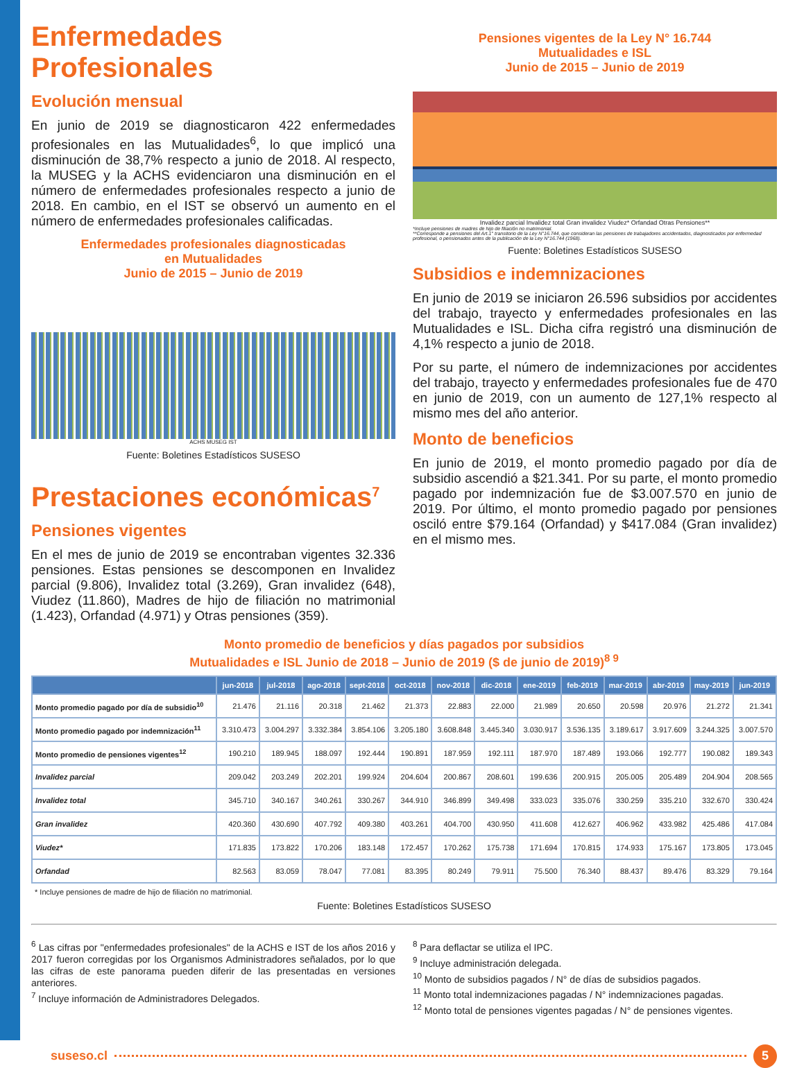Enfermedades Profesionales
Evolución mensual
En junio de 2019 se diagnosticaron 422 enfermedades profesionales en las Mutualidades<sup>6</sup>, lo que implicó una disminución de 38,7% respecto a junio de 2018. Al respecto, la MUSEG y la ACHS evidenciaron una disminución en el número de enfermedades profesionales respecto a junio de 2018. En cambio, en el IST se observó un aumento en el número de enfermedades profesionales calificadas.
Enfermedades profesionales diagnosticadas
en Mutualidades
Junio de 2015 – Junio de 2019
ACHS MUSEG IST
Fuente: Boletines Estadísticos SUSESO
Prestaciones económicas<sup>7</sup>
Pensiones vigentes
En el mes de junio de 2019 se encontraban vigentes 32.336 pensiones. Estas pensiones se descomponen en Invalidez parcial (9.806), Invalidez total (3.269), Gran invalidez (648), Viudez (11.860), Madres de hijo de filiación no matrimonial (1.423), Orfandad (4.971) y Otras pensiones (359).
Pensiones vigentes de la Ley N° 16.744
Mutualidades e ISL
Junio de 2015 – Junio de 2019
Invalidez parcial Invalidez total Gran invalidez Viudez* Orfandad Otras Pensiones**
*Incluye pensiones de madres de hijo de filiación no matrimonial.
**Corresponde a pensiones del Art.1° transitorio de la Ley N°16.744, que consideran las pensiones de trabajadores accidentados, diagnosticados por enfermedad profesional, o pensionados antes de la publicación de la Ley N°16.744 (1968).
Fuente: Boletines Estadísticos SUSESO
Subsidios e indemnizaciones
En junio de 2019 se iniciaron 26.596 subsidios por accidentes del trabajo, trayecto y enfermedades profesionales en las Mutualidades e ISL. Dicha cifra registró una disminución de 4,1% respecto a junio de 2018.
Por su parte, el número de indemnizaciones por accidentes del trabajo, trayecto y enfermedades profesionales fue de 470 en junio de 2019, con un aumento de 127,1% respecto al mismo mes del año anterior.
Monto de beneficios
En junio de 2019, el monto promedio pagado por día de subsidio ascendió a $21.341. Por su parte, el monto promedio pagado por indemnización fue de $3.007.570 en junio de 2019. Por último, el monto promedio pagado por pensiones osciló entre $79.164 (Orfandad) y $417.084 (Gran invalidez) en el mismo mes.
Monto promedio de beneficios y días pagados por subsidios
Mutualidades e ISL Junio de 2018 – Junio de 2019 ($ de junio de 2019)<sup>8 9</sup>
| | jun-2018 | jul-2018 | ago-2018 | sept-2018 | oct-2018 | nov-2018 | dic-2018 | ene-2019 | feb-2019 | mar-2019 | abr-2019 | may-2019 | jun-2019 |
| --- | --- | --- | --- | --- | --- | --- | --- | --- | --- | --- | --- | --- | --- |
| Monto promedio pagado por día de subsidio<sup>10</sup> | 21.476 | 21.116 | 20.318 | 21.462 | 21.373 | 22.883 | 22.000 | 21.989 | 20.650 | 20.598 | 20.976 | 21.272 | 21.341 |
| Monto promedio pagado por indemnización<sup>11</sup> | 3.310.473 | 3.004.297 | 3.332.384 | 3.854.106 | 3.205.180 | 3.608.848 | 3.445.340 | 3.030.917 | 3.536.135 | 3.189.617 | 3.917.609 | 3.244.325 | 3.007.570 |
| Monto promedio de pensiones vigentes<sup>12</sup> | 190.210 | 189.945 | 188.097 | 192.444 | 190.891 | 187.959 | 192.111 | 187.970 | 187.489 | 193.066 | 192.777 | 190.082 | 189.343 |
| Invalidez parcial | 209.042 | 203.249 | 202.201 | 199.924 | 204.604 | 200.867 | 208.601 | 199.636 | 200.915 | 205.005 | 205.489 | 204.904 | 208.565 |
| Invalidez total | 345.710 | 340.167 | 340.261 | 330.267 | 344.910 | 346.899 | 349.498 | 333.023 | 335.076 | 330.259 | 335.210 | 332.670 | 330.424 |
| Gran invalidez | 420.360 | 430.690 | 407.792 | 409.380 | 403.261 | 404.700 | 430.950 | 411.608 | 412.627 | 406.962 | 433.982 | 425.486 | 417.084 |
| Viudez* | 171.835 | 173.822 | 170.206 | 183.148 | 172.457 | 170.262 | 175.738 | 171.694 | 170.815 | 174.933 | 175.167 | 173.805 | 173.045 |
| Orfandad | 82.563 | 83.059 | 78.047 | 77.081 | 83.395 | 80.249 | 79.911 | 75.500 | 76.340 | 88.437 | 89.476 | 83.329 | 79.164 |
* Incluye pensiones de madre de hijo de filiación no matrimonial.
Fuente: Boletines Estadísticos SUSESO
<sup>6</sup> Las cifras por "enfermedades profesionales" de la ACHS e IST de los años 2016 y 2017 fueron corregidas por los Organismos Administradores señalados, por lo que las cifras de este panorama pueden diferir de las presentadas en versiones anteriores.
<sup>7</sup> Incluye información de Administradores Delegados.
<sup>8</sup> Para deflactar se utiliza el IPC.
<sup>9</sup> Incluye administración delegada.
<sup>10</sup> Monto de subsidios pagados / N° de días de subsidios pagados.
<sup>11</sup> Monto total indemnizaciones pagadas / N° indemnizaciones pagadas.
<sup>12</sup> Monto total de pensiones vigentes pagadas / N° de pensiones vigentes.
suseso.cl 5